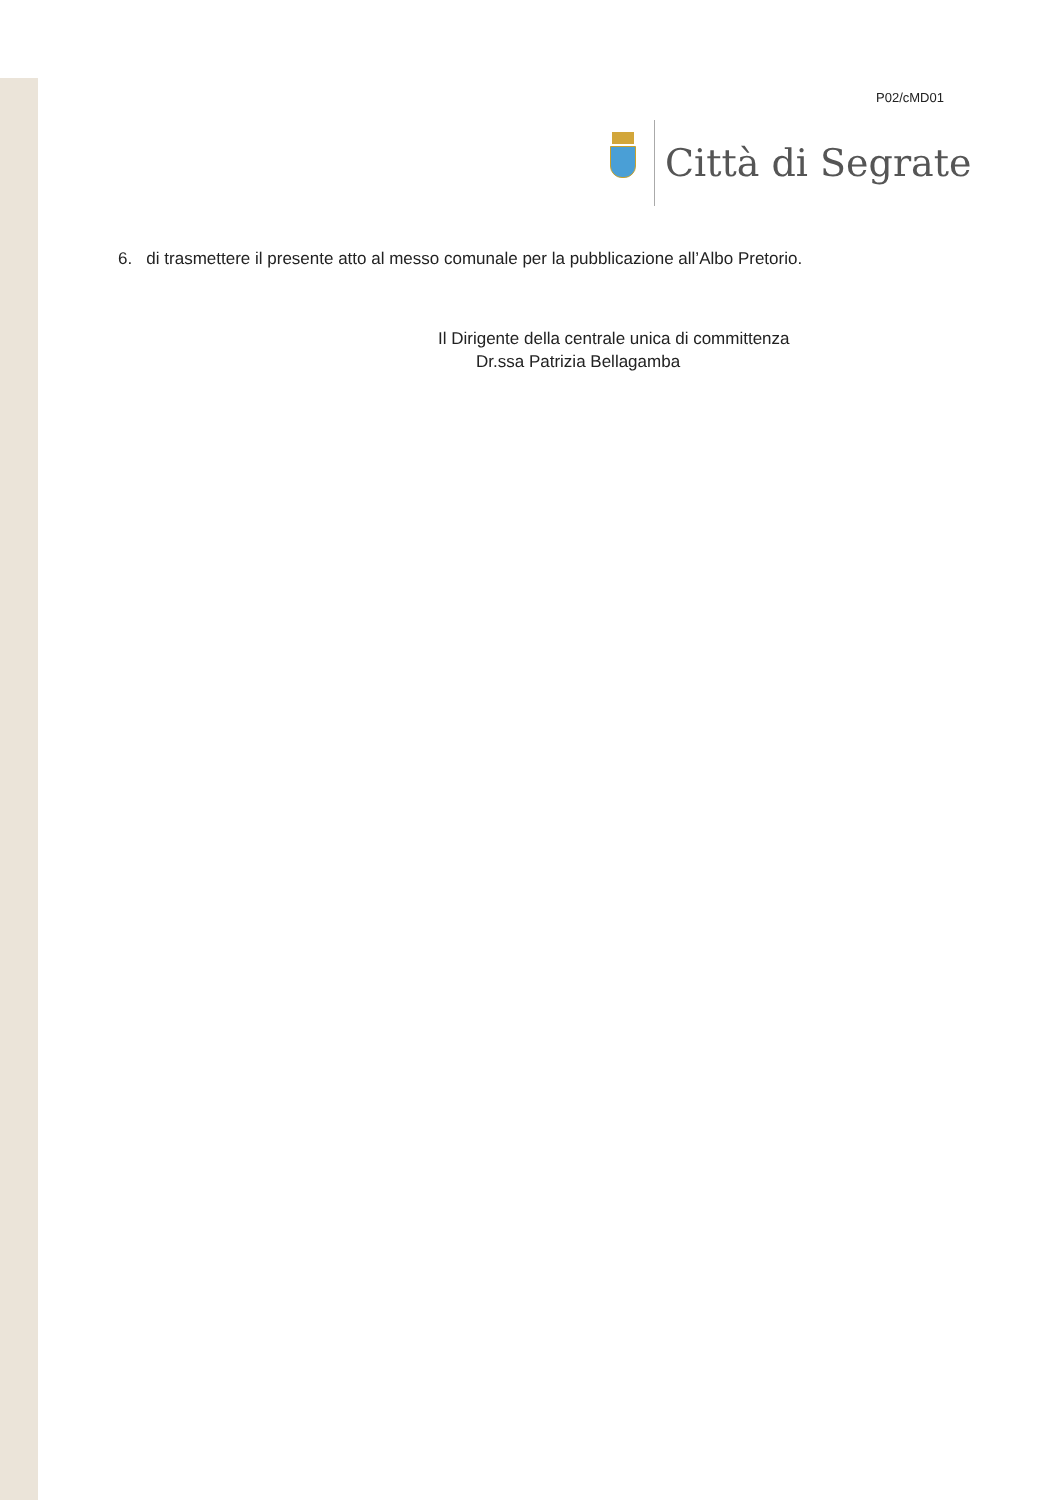P02/cMD01
Città di Segrate
6. di trasmettere il presente atto al messo comunale per la pubblicazione all’Albo Pretorio.
Il Dirigente della centrale unica di committenza
Dr.ssa Patrizia Bellagamba